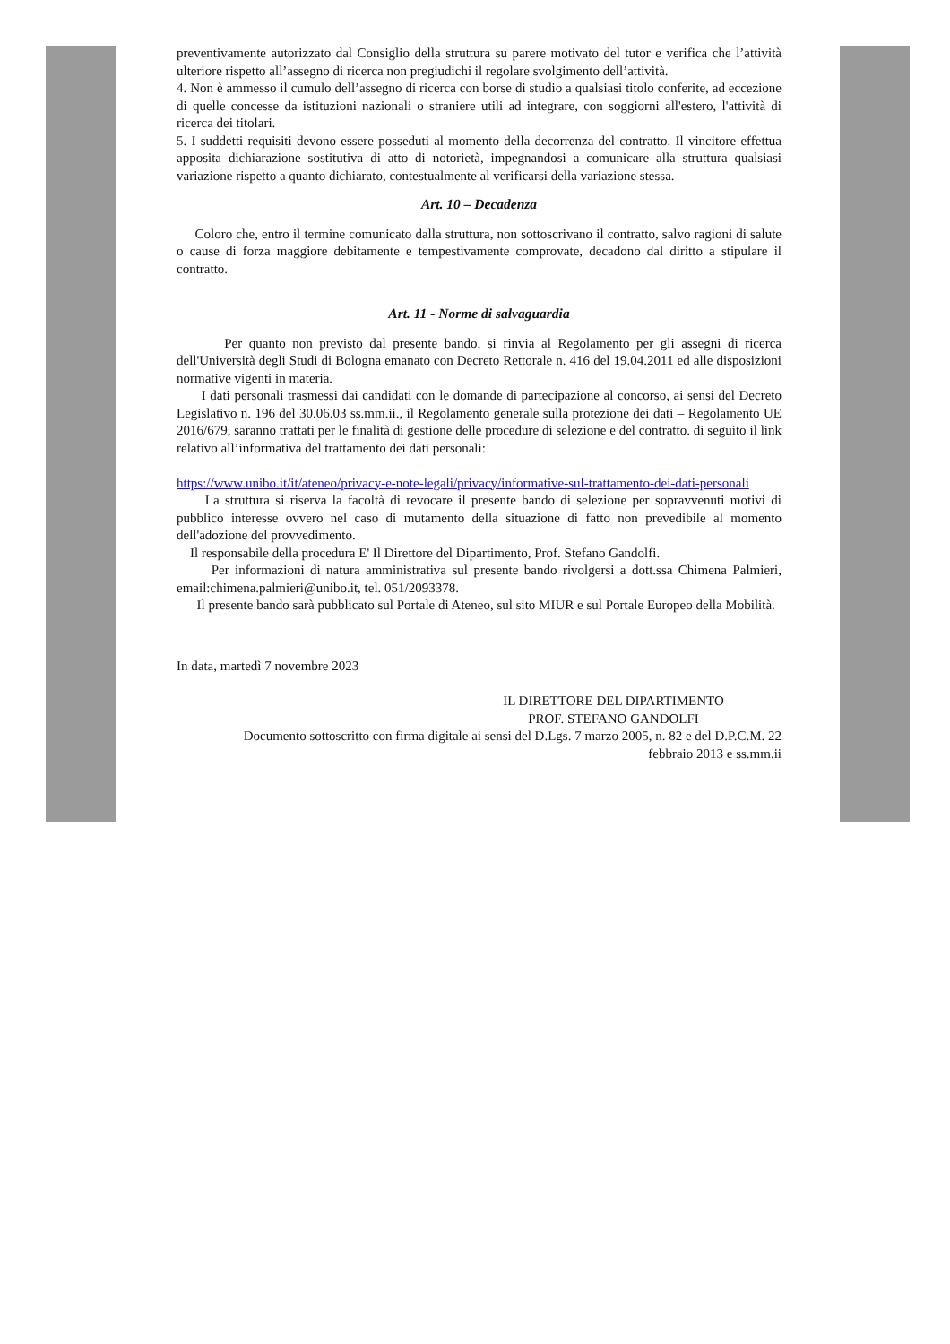preventivamente autorizzato dal Consiglio della struttura su parere motivato del tutor e verifica che l’attività ulteriore rispetto all’assegno di ricerca non pregiudichi il regolare svolgimento dell’attività.
4. Non è ammesso il cumulo dell’assegno di ricerca con borse di studio a qualsiasi titolo conferite, ad eccezione di quelle concesse da istituzioni nazionali o straniere utili ad integrare, con soggiorni all'estero, l'attività di ricerca dei titolari.
5. I suddetti requisiti devono essere posseduti al momento della decorrenza del contratto. Il vincitore effettua apposita dichiarazione sostitutiva di atto di notorietà, impegnandosi a comunicare alla struttura qualsiasi variazione rispetto a quanto dichiarato, contestualmente al verificarsi della variazione stessa.
Art. 10 – Decadenza
Coloro che, entro il termine comunicato dalla struttura, non sottoscrivano il contratto, salvo ragioni di salute o cause di forza maggiore debitamente e tempestivamente comprovate, decadono dal diritto a stipulare il contratto.
Art. 11 - Norme di salvaguardia
Per quanto non previsto dal presente bando, si rinvia al Regolamento per gli assegni di ricerca dell'Università degli Studi di Bologna emanato con Decreto Rettorale n. 416 del 19.04.2011 ed alle disposizioni normative vigenti in materia.
I dati personali trasmessi dai candidati con le domande di partecipazione al concorso, ai sensi del Decreto Legislativo n. 196 del 30.06.03 ss.mm.ii., il Regolamento generale sulla protezione dei dati – Regolamento UE 2016/679, saranno trattati per le finalità di gestione delle procedure di selezione e del contratto. di seguito il link relativo all’informativa del trattamento dei dati personali:
https://www.unibo.it/it/ateneo/privacy-e-note-legali/privacy/informative-sul-trattamento-dei-dati-personali
La struttura si riserva la facoltà di revocare il presente bando di selezione per sopravvenuti motivi di pubblico interesse ovvero nel caso di mutamento della situazione di fatto non prevedibile al momento dell'adozione del provvedimento.
Il responsabile della procedura E' Il Direttore del Dipartimento, Prof. Stefano Gandolfi.
Per informazioni di natura amministrativa sul presente bando rivolgersi a dott.ssa Chimena Palmieri, email:chimena.palmieri@unibo.it, tel. 051/2093378.
Il presente bando sarà pubblicato sul Portale di Ateneo, sul sito MIUR e sul Portale Europeo della Mobilità.
In data, martedì 7 novembre 2023
IL DIRETTORE DEL DIPARTIMENTO
PROF. STEFANO GANDOLFI
Documento sottoscritto con firma digitale ai sensi del D.Lgs. 7 marzo 2005, n. 82 e del D.P.C.M. 22
febbraio 2013 e ss.mm.ii